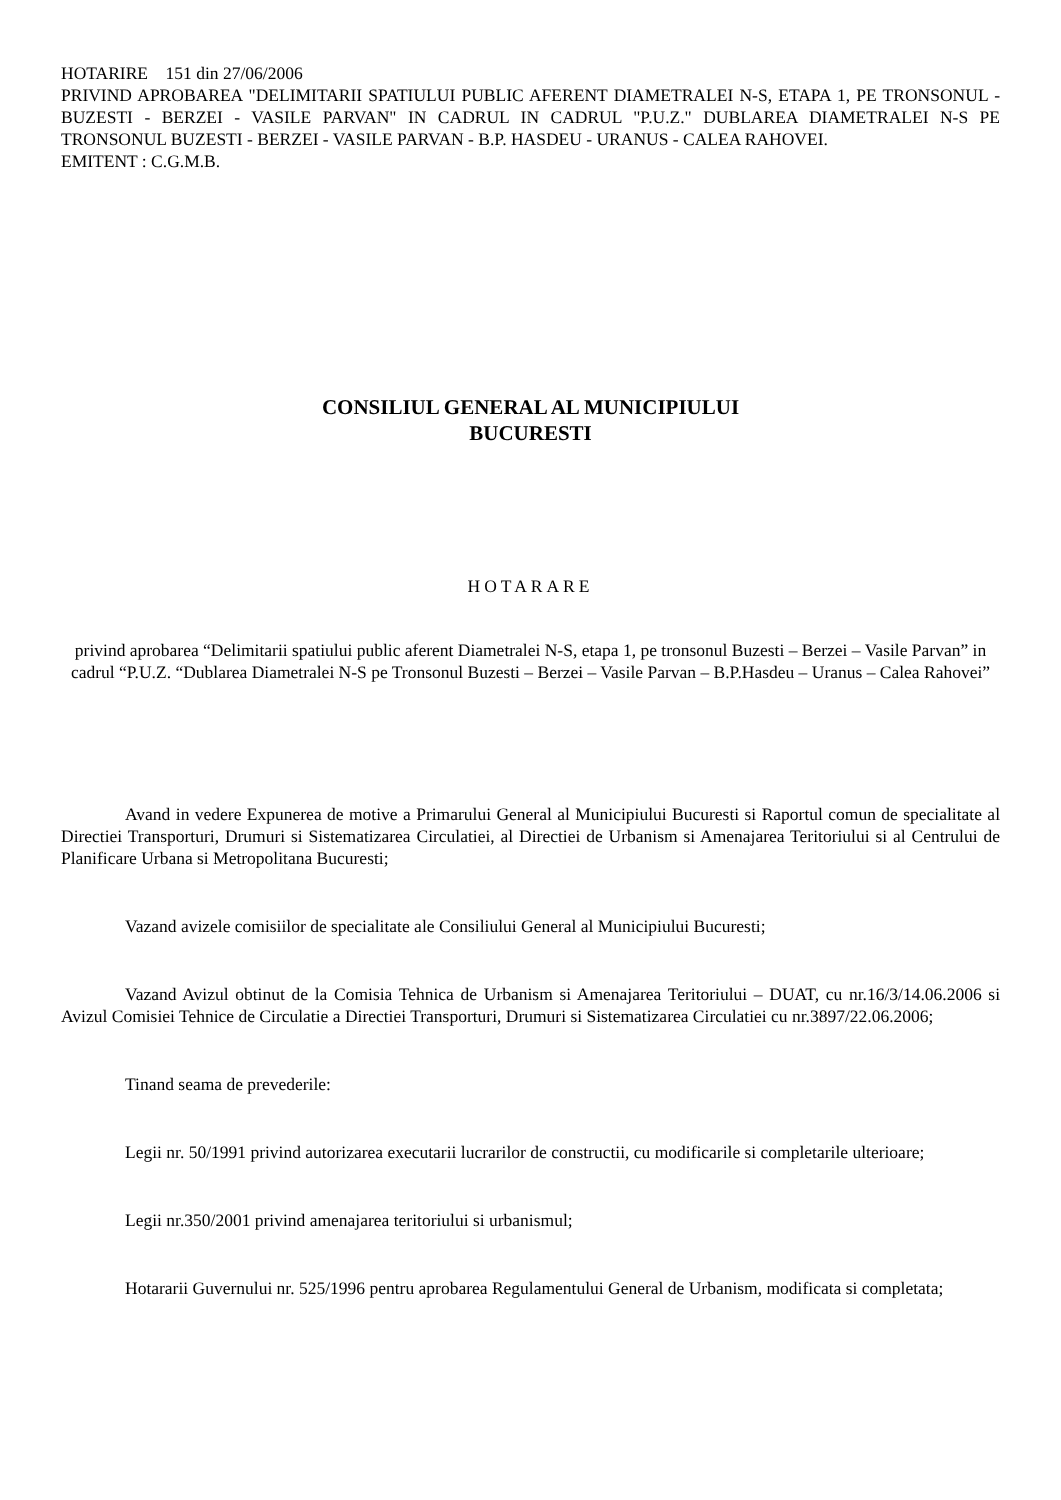HOTARIRE 151 din 27/06/2006
PRIVIND APROBAREA "DELIMITARII SPATIULUI PUBLIC AFERENT DIAMETRALEI N-S, ETAPA 1, PE TRONSONUL - BUZESTI - BERZEI - VASILE PARVAN" IN CADRUL IN CADRUL "P.U.Z." DUBLAREA DIAMETRALEI N-S PE TRONSONUL BUZESTI - BERZEI - VASILE PARVAN - B.P. HASDEU - URANUS - CALEA RAHOVEI.
EMITENT : C.G.M.B.
CONSILIUL GENERAL AL MUNICIPIULUI
BUCURESTI
HOTARARE
privind aprobarea “Delimitarii spatiului public aferent Diametralei N-S, etapa 1, pe tronsonul Buzesti – Berzei – Vasile Parvan” in cadrul “P.U.Z. “Dublarea Diametralei N-S pe Tronsonul Buzesti – Berzei – Vasile Parvan – B.P.Hasdeu – Uranus – Calea Rahovei”
Avand in vedere Expunerea de motive a Primarului General al Municipiului Bucuresti si Raportul comun de specialitate al Directiei Transporturi, Drumuri si Sistematizarea Circulatiei, al Directiei de Urbanism si Amenajarea Teritoriului si al Centrului de Planificare Urbana si Metropolitana Bucuresti;
Vazand avizele comisiilor de specialitate ale Consiliului General al Municipiului Bucuresti;
Vazand Avizul obtinut de la Comisia Tehnica de Urbanism si Amenajarea Teritoriului – DUAT, cu nr.16/3/14.06.2006 si Avizul Comisiei Tehnice de Circulatie a Directiei Transporturi, Drumuri si Sistematizarea Circulatiei cu nr.3897/22.06.2006;
Tinand seama de prevederile:
Legii nr. 50/1991 privind autorizarea executarii lucrarilor de constructii, cu modificarile si completarile ulterioare;
Legii nr.350/2001 privind amenajarea teritoriului si urbanismul;
Hotararii Guvernului nr. 525/1996 pentru aprobarea Regulamentului General de Urbanism, modificata si completata;